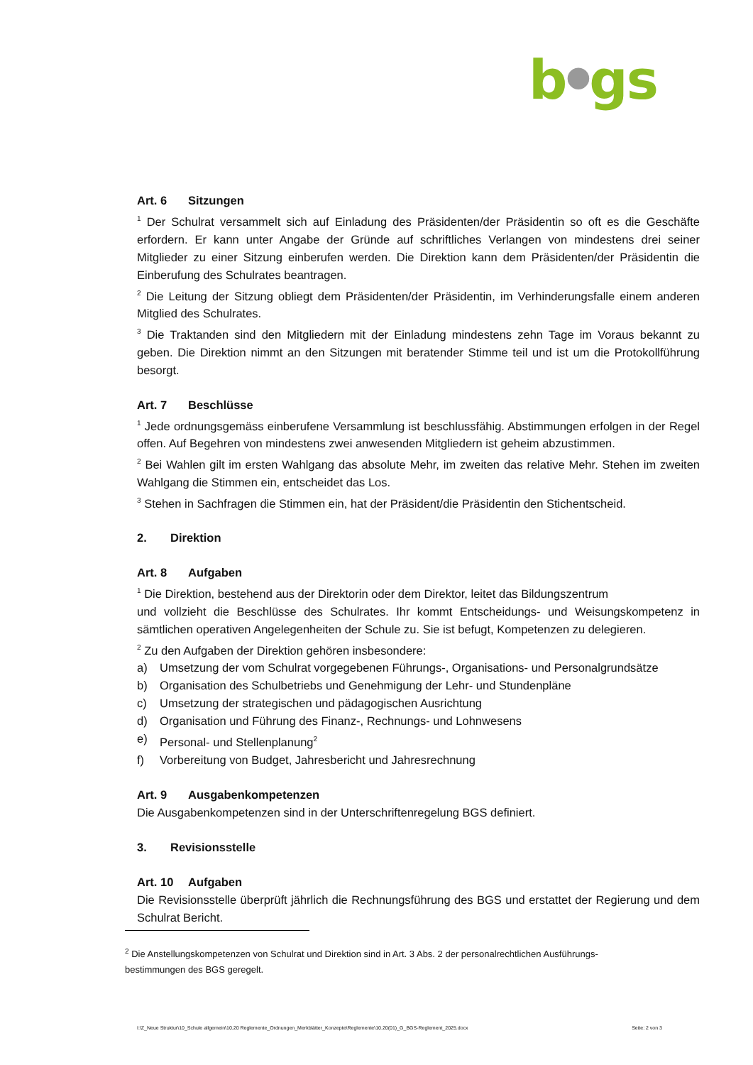b●gs
Art. 6 Sitzungen
<sup>1</sup> Der Schulrat versammelt sich auf Einladung des Präsidenten/der Präsidentin so oft es die Geschäfte erfordern. Er kann unter Angabe der Gründe auf schriftliches Verlangen von mindestens drei seiner Mitglieder zu einer Sitzung einberufen werden. Die Direktion kann dem Präsidenten/der Präsidentin die Einberufung des Schulrates beantragen.
<sup>2</sup> Die Leitung der Sitzung obliegt dem Präsidenten/der Präsidentin, im Verhinderungsfalle einem anderen Mitglied des Schulrates.
<sup>3</sup> Die Traktanden sind den Mitgliedern mit der Einladung mindestens zehn Tage im Voraus bekannt zu geben. Die Direktion nimmt an den Sitzungen mit beratender Stimme teil und ist um die Protokollführung besorgt.
Art. 7 Beschlüsse
<sup>1</sup> Jede ordnungsgemäss einberufene Versammlung ist beschlussfähig. Abstimmungen erfolgen in der Regel offen. Auf Begehren von mindestens zwei anwesenden Mitgliedern ist geheim abzustimmen.
<sup>2</sup> Bei Wahlen gilt im ersten Wahlgang das absolute Mehr, im zweiten das relative Mehr. Stehen im zweiten Wahlgang die Stimmen ein, entscheidet das Los.
<sup>3</sup> Stehen in Sachfragen die Stimmen ein, hat der Präsident/die Präsidentin den Stichentscheid.
2. Direktion
Art. 8 Aufgaben
<sup>1</sup> Die Direktion, bestehend aus der Direktorin oder dem Direktor, leitet das Bildungszentrum
und vollzieht die Beschlüsse des Schulrates. Ihr kommt Entscheidungs- und Weisungskompetenz in sämtlichen operativen Angelegenheiten der Schule zu. Sie ist befugt, Kompetenzen zu delegieren.
<sup>2</sup> Zu den Aufgaben der Direktion gehören insbesondere:
a) Umsetzung der vom Schulrat vorgegebenen Führungs-, Organisations- und Personalgrundsätze
b) Organisation des Schulbetriebs und Genehmigung der Lehr- und Stundenpläne
c) Umsetzung der strategischen und pädagogischen Ausrichtung
d) Organisation und Führung des Finanz-, Rechnungs- und Lohnwesens
e) Personal- und Stellenplanung<sup>2</sup>
f) Vorbereitung von Budget, Jahresbericht und Jahresrechnung
Art. 9 Ausgabenkompetenzen
Die Ausgabenkompetenzen sind in der Unterschriftenregelung BGS definiert.
3. Revisionsstelle
Art. 10 Aufgaben
Die Revisionsstelle überprüft jährlich die Rechnungsführung des BGS und erstattet der Regierung und dem Schulrat Bericht.
<sup>2</sup> Die Anstellungskompetenzen von Schulrat und Direktion sind in Art. 3 Abs. 2 der personalrechtlichen Ausführungs-bestimmungen des BGS geregelt.
I:\Z_Neue Struktur\10_Schule allgemein\10.20 Reglemente_Ordnungen_Merkblätter_Konzepte\Reglemente\10.20(01)_G_BGS-Reglement_2025.docx Seite: 2 von 3